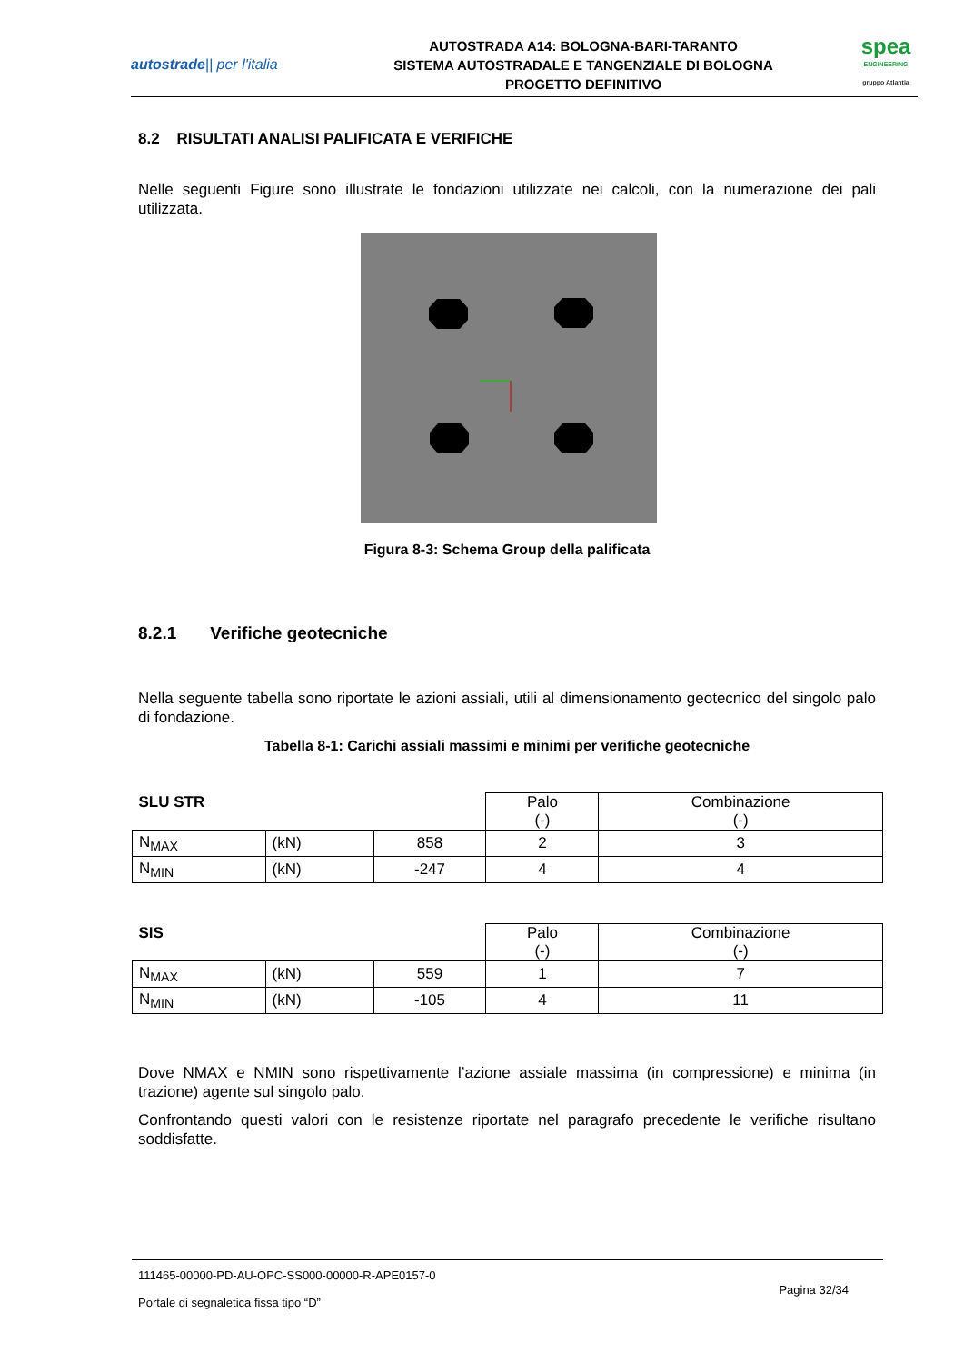autostrade|| per l'italia
AUTOSTRADA A14: BOLOGNA-BARI-TARANTO
SISTEMA AUTOSTRADALE E TANGENZIALE DI BOLOGNA
PROGETTO DEFINITIVO
spea
ENGINEERING
gruppo Atlantia
8.2 RISULTATI ANALISI PALIFICATA E VERIFICHE
Nelle seguenti Figure sono illustrate le fondazioni utilizzate nei calcoli, con la numerazione dei pali utilizzata.
Figura 8-3: Schema Group della palificata
8.2.1 Verifiche geotecniche
Nella seguente tabella sono riportate le azioni assiali, utili al dimensionamento geotecnico del singolo palo di fondazione.
Tabella 8-1: Carichi assiali massimi e minimi per verifiche geotecniche
| SLU STR | | | Palo (-) | Combinazione (-) |
| N<sub>MAX</sub> | (kN) | 858 | 2 | 3 |
| N<sub>MIN</sub> | (kN) | -247 | 4 | 4 |
| SIS | | | Palo (-) | Combinazione (-) |
| N<sub>MAX</sub> | (kN) | 559 | 1 | 7 |
| N<sub>MIN</sub> | (kN) | -105 | 4 | 11 |
Dove NMAX e NMIN sono rispettivamente l’azione assiale massima (in compressione) e minima (in trazione) agente sul singolo palo.
Confrontando questi valori con le resistenze riportate nel paragrafo precedente le verifiche risultano soddisfatte.
111465-00000-PD-AU-OPC-SS000-00000-R-APE0157-0
Portale di segnaletica fissa tipo “D”
Pagina 32/34